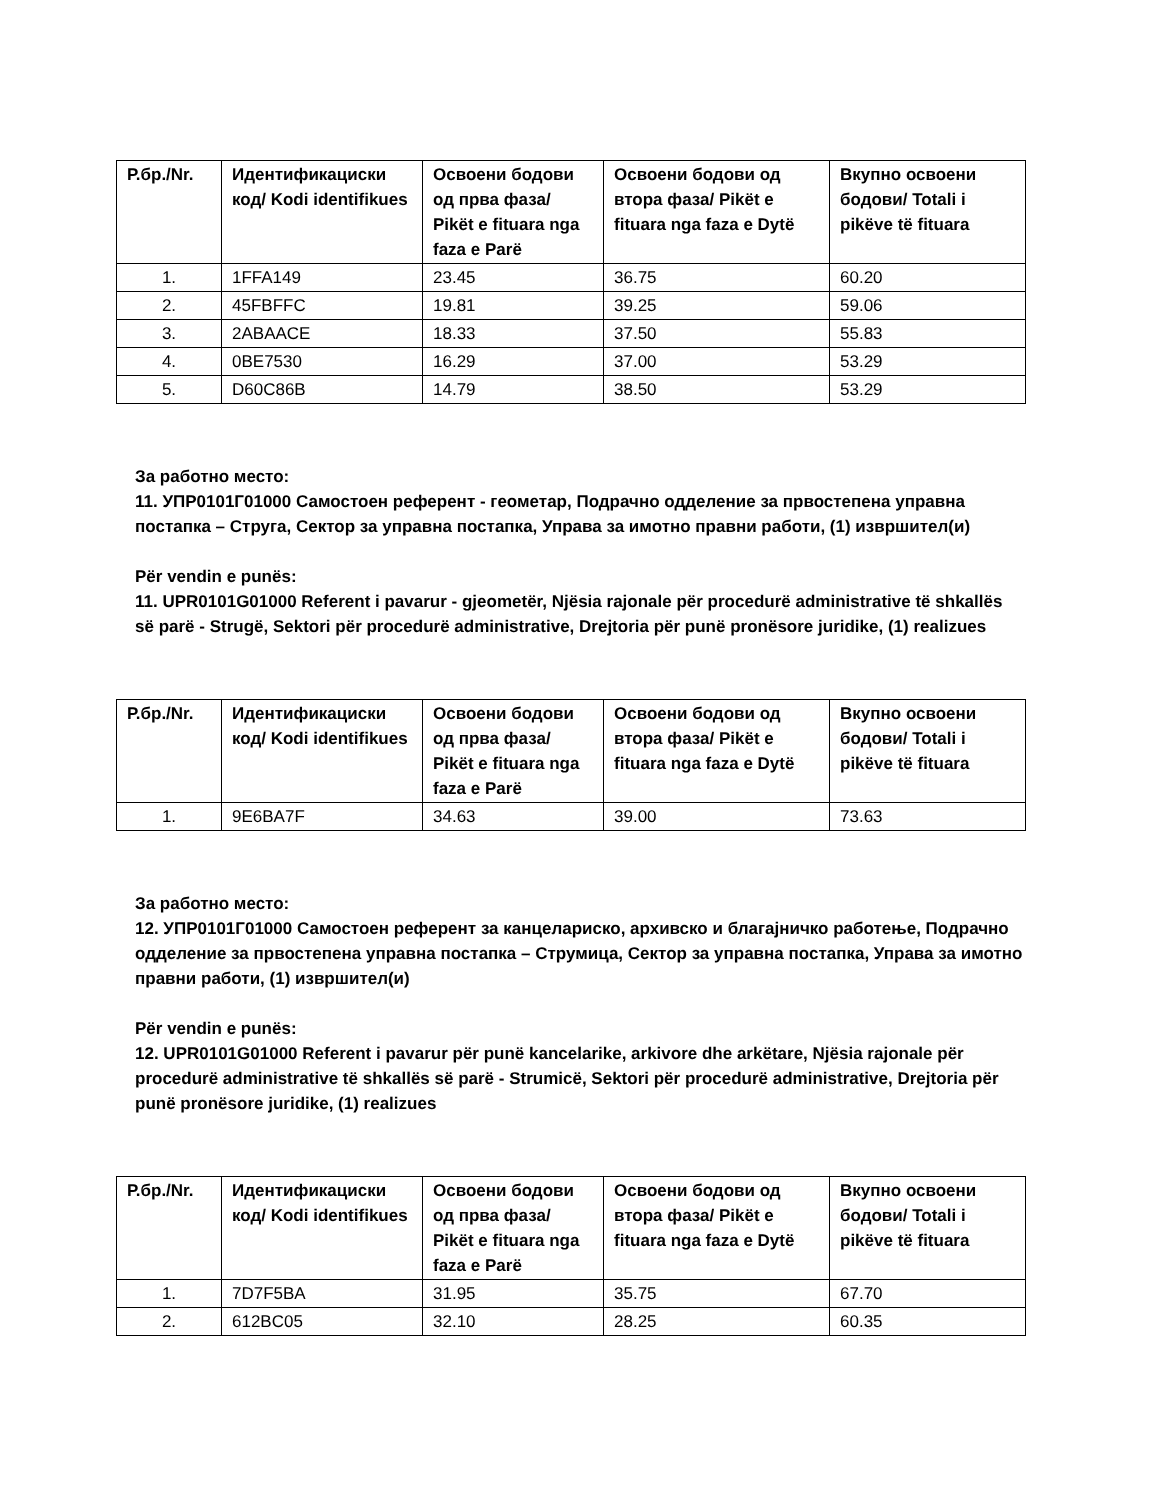| Р.бр./Nr. | Идентификациски код/ Kodi identifikues | Освоени бодови од прва фаза/ Pikët e fituara nga faza e Parë | Освоени бодови од втора фаза/ Pikët e fituara nga faza e Dytë | Вкупно освоени бодови/ Totali i pikëve të fituara |
| --- | --- | --- | --- | --- |
| 1. | 1FFA149 | 23.45 | 36.75 | 60.20 |
| 2. | 45FBFFC | 19.81 | 39.25 | 59.06 |
| 3. | 2ABAACE | 18.33 | 37.50 | 55.83 |
| 4. | 0BE7530 | 16.29 | 37.00 | 53.29 |
| 5. | D60C86B | 14.79 | 38.50 | 53.29 |
За работно место:
11. УПР0101Г01000 Самостоен референт - геометар, Подрачно одделение за првостепена управна постапка – Струга, Сектор за управна постапка, Управа за имотно правни работи, (1) извршител(и)
Për vendin e punës:
11. UPR0101G01000 Referent i pavarur - gjeometër, Njësia rajonale për procedurë administrative të shkallës së parë - Strugë, Sektori për procedurë administrative, Drejtoria për punë pronësore juridike, (1) realizues
| Р.бр./Nr. | Идентификациски код/ Kodi identifikues | Освоени бодови од прва фаза/ Pikët e fituara nga faza e Parë | Освоени бодови од втора фаза/ Pikët e fituara nga faza e Dytë | Вкупно освоени бодови/ Totali i pikëve të fituara |
| --- | --- | --- | --- | --- |
| 1. | 9E6BA7F | 34.63 | 39.00 | 73.63 |
За работно место:
12. УПР0101Г01000 Самостоен референт за канцелариско, архивско и благајничко работење, Подрачно одделение за првостепена управна постапка – Струмица, Сектор за управна постапка, Управа за имотно правни работи, (1) извршител(и)
Për vendin e punës:
12. UPR0101G01000 Referent i pavarur për punë kancelarike, arkivore dhe arkëtare, Njësia rajonale për procedurë administrative të shkallës së parë - Strumicë, Sektori për procedurë administrative, Drejtoria për punë pronësore juridike, (1) realizues
| Р.бр./Nr. | Идентификациски код/ Kodi identifikues | Освоени бодови од прва фаза/ Pikët e fituara nga faza e Parë | Освоени бодови од втора фаза/ Pikët e fituara nga faza e Dytë | Вкупно освоени бодови/ Totali i pikëve të fituara |
| --- | --- | --- | --- | --- |
| 1. | 7D7F5BA | 31.95 | 35.75 | 67.70 |
| 2. | 612BC05 | 32.10 | 28.25 | 60.35 |